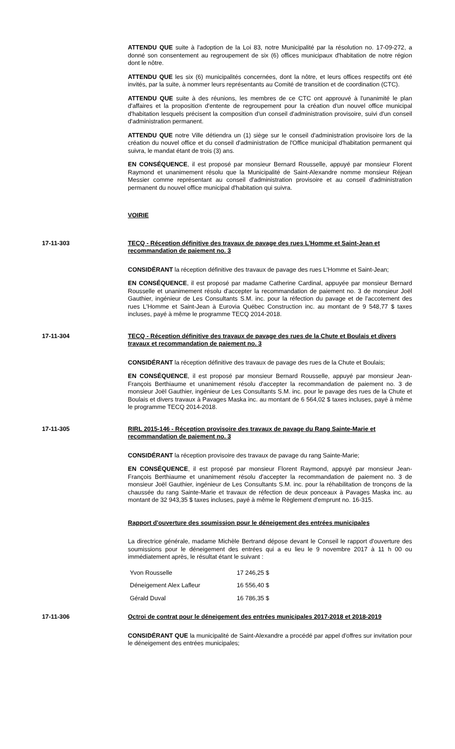ATTENDU QUE suite à l'adoption de la Loi 83, notre Municipalité par la résolution no. 17-09-272, a donné son consentement au regroupement de six (6) offices municipaux d'habitation de notre région dont le nôtre.
ATTENDU QUE les six (6) municipalités concernées, dont la nôtre, et leurs offices respectifs ont été invités, par la suite, à nommer leurs représentants au Comité de transition et de coordination (CTC).
ATTENDU QUE suite à des réunions, les membres de ce CTC ont approuvé à l'unanimité le plan d'affaires et la proposition d'entente de regroupement pour la création d'un nouvel office municipal d'habitation lesquels précisent la composition d'un conseil d'administration provisoire, suivi d'un conseil d'administration permanent.
ATTENDU QUE notre Ville détiendra un (1) siège sur le conseil d'administration provisoire lors de la création du nouvel office et du conseil d'administration de l'Office municipal d'habitation permanent qui suivra, le mandat étant de trois (3) ans.
EN CONSÉQUENCE, il est proposé par monsieur Bernard Rousselle, appuyé par monsieur Florent Raymond et unanimement résolu que la Municipalité de Saint-Alexandre nomme monsieur Réjean Messier comme représentant au conseil d'administration provisoire et au conseil d'administration permanent du nouvel office municipal d'habitation qui suivra.
VOIRIE
17-11-303 TECQ - Réception définitive des travaux de pavage des rues L'Homme et Saint-Jean et recommandation de paiement no. 3
CONSIDÉRANT la réception définitive des travaux de pavage des rues L'Homme et Saint-Jean;
EN CONSÉQUENCE, il est proposé par madame Catherine Cardinal, appuyée par monsieur Bernard Rousselle et unanimement résolu d'accepter la recommandation de paiement no. 3 de monsieur Joël Gauthier, ingénieur de Les Consultants S.M. inc. pour la réfection du pavage et de l'accotement des rues L'Homme et Saint-Jean à Eurovia Québec Construction inc. au montant de 9 548,77 $ taxes incluses, payé à même le programme TECQ 2014-2018.
17-11-304 TECQ - Réception définitive des travaux de pavage des rues de la Chute et Boulais et divers travaux et recommandation de paiement no. 3
CONSIDÉRANT la réception définitive des travaux de pavage des rues de la Chute et Boulais;
EN CONSÉQUENCE, il est proposé par monsieur Bernard Rousselle, appuyé par monsieur Jean-François Berthiaume et unanimement résolu d'accepter la recommandation de paiement no. 3 de monsieur Joël Gauthier, ingénieur de Les Consultants S.M. inc. pour le pavage des rues de la Chute et Boulais et divers travaux à Pavages Maska inc. au montant de 6 564,02 $ taxes incluses, payé à même le programme TECQ 2014-2018.
17-11-305 RIRL 2015-146 - Réception provisoire des travaux de pavage du Rang Sainte-Marie et recommandation de paiement no. 3
CONSIDÉRANT la réception provisoire des travaux de pavage du rang Sainte-Marie;
EN CONSÉQUENCE, il est proposé par monsieur Florent Raymond, appuyé par monsieur Jean-François Berthiaume et unanimement résolu d'accepter la recommandation de paiement no. 3 de monsieur Joël Gauthier, ingénieur de Les Consultants S.M. inc. pour la réhabilitation de tronçons de la chaussée du rang Sainte-Marie et travaux de réfection de deux ponceaux à Pavages Maska inc. au montant de 32 943,35 $ taxes incluses, payé à même le Règlement d'emprunt no. 16-315.
Rapport d'ouverture des soumission pour le déneigement des entrées municipales
La directrice générale, madame Michèle Bertrand dépose devant le Conseil le rapport d'ouverture des soumissions pour le déneigement des entrées qui a eu lieu le 9 novembre 2017 à 11 h 00 ou immédiatement après, le résultat étant le suivant :
| Yvon Rousselle | 17 246,25 $ |
| Déneigement Alex Lafleur | 16 556,40 $ |
| Gérald Duval | 16 786,35 $ |
17-11-306 Octroi de contrat pour le déneigement des entrées municipales 2017-2018 et 2018-2019
CONSIDÉRANT QUE la municipalité de Saint-Alexandre a procédé par appel d'offres sur invitation pour le déneigement des entrées municipales;